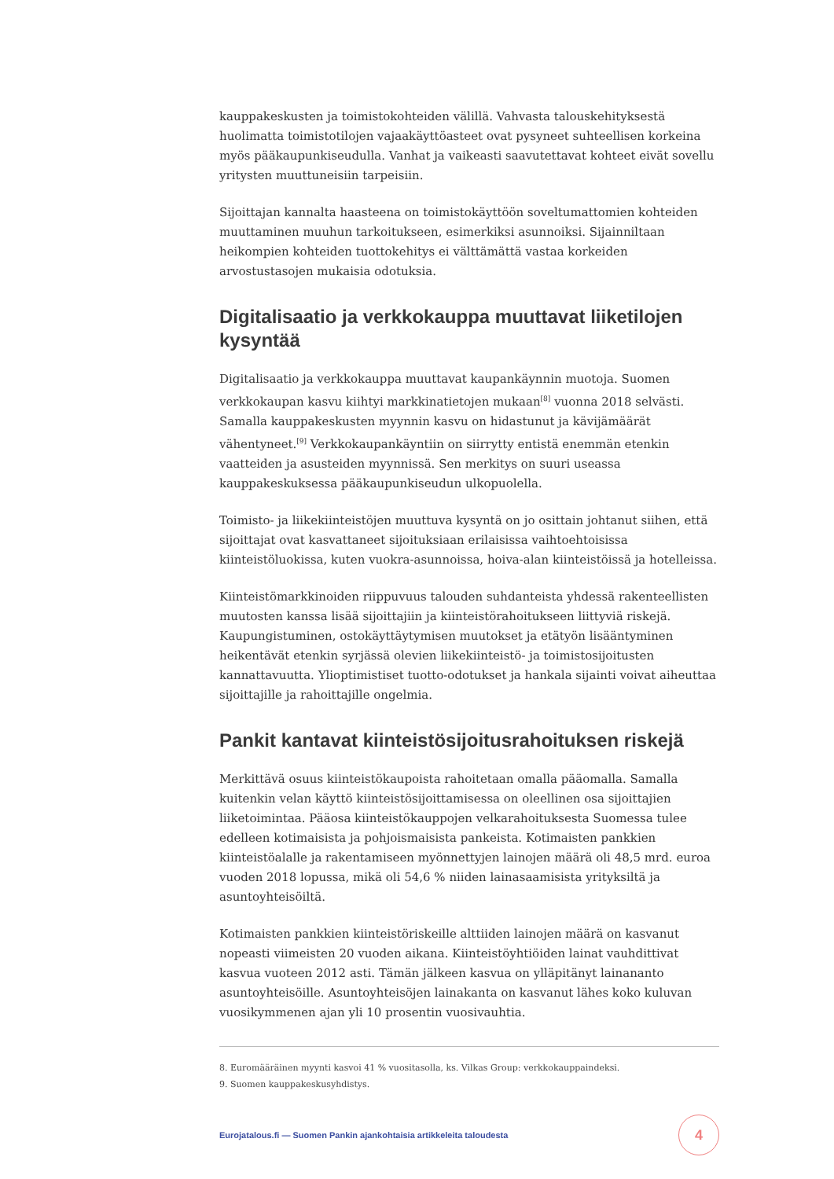kauppakeskusten ja toimistokohteiden välillä. Vahvasta talouskehityksestä huolimatta toimistotilojen vajaakäyttöasteet ovat pysyneet suhteellisen korkeina myös pääkaupunkiseudulla. Vanhat ja vaikeasti saavutettavat kohteet eivät sovellu yritysten muuttuneisiin tarpeisiin.
Sijoittajan kannalta haasteena on toimistokäyttöön soveltumattomien kohteiden muuttaminen muuhun tarkoitukseen, esimerkiksi asunnoiksi. Sijainniltaan heikompien kohteiden tuottokehitys ei välttämättä vastaa korkeiden arvostustasojen mukaisia odotuksia.
Digitalisaatio ja verkkokauppa muuttavat liiketilojen kysyntää
Digitalisaatio ja verkkokauppa muuttavat kaupankäynnin muotoja. Suomen verkkokaupan kasvu kiihtyi markkinatietojen mukaan<sup>[8]</sup> vuonna 2018 selvästi. Samalla kauppakeskusten myynnin kasvu on hidastunut ja kävijämäärät vähentyneet.<sup>[9]</sup> Verkkokaupankäyntiin on siirrytty entistä enemmän etenkin vaatteiden ja asusteiden myynnissä. Sen merkitys on suuri useassa kauppakeskuksessa pääkaupunkiseudun ulkopuolella.
Toimisto- ja liikekiinteistöjen muuttuva kysyntä on jo osittain johtanut siihen, että sijoittajat ovat kasvattaneet sijoituksiaan erilaisissa vaihtoehtoisissa kiinteistöluokissa, kuten vuokra-asunnoissa, hoiva-alan kiinteistöissä ja hotelleissa.
Kiinteistömarkkinoiden riippuvuus talouden suhdanteista yhdessä rakenteellisten muutosten kanssa lisää sijoittajiin ja kiinteistörahoitukseen liittyviä riskejä. Kaupungistuminen, ostokäyttäytymisen muutokset ja etätyön lisääntyminen heikentävät etenkin syrjässä olevien liikekiinteistö- ja toimistosijoitusten kannattavuutta. Ylioptimistiset tuotto-odotukset ja hankala sijainti voivat aiheuttaa sijoittajille ja rahoittajille ongelmia.
Pankit kantavat kiinteistösijoitusrahoituksen riskejä
Merkittävä osuus kiinteistökaupoista rahoitetaan omalla pääomalla. Samalla kuitenkin velan käyttö kiinteistösijoittamisessa on oleellinen osa sijoittajien liiketoimintaa. Pääosa kiinteistökauppojen velkarahoituksesta Suomessa tulee edelleen kotimaisista ja pohjoismaisista pankeista. Kotimaisten pankkien kiinteistöalalle ja rakentamiseen myönnettyjen lainojen määrä oli 48,5 mrd. euroa vuoden 2018 lopussa, mikä oli 54,6 % niiden lainasaamisista yrityksiltä ja asuntoyhteisöiltä.
Kotimaisten pankkien kiinteistöriskeille alttiiden lainojen määrä on kasvanut nopeasti viimeisten 20 vuoden aikana. Kiinteistöyhtiöiden lainat vauhdittivat kasvua vuoteen 2012 asti. Tämän jälkeen kasvua on ylläpitänyt lainananto asuntoyhteisöille. Asuntoyhteisöjen lainakanta on kasvanut lähes koko kuluvan vuosikymmenen ajan yli 10 prosentin vuosivauhtia.
8. Euromääräinen myynti kasvoi 41 % vuositasolla, ks. Vilkas Group: verkkokauppaindeksi.
9. Suomen kauppakeskusyhdistys.
Eurojatalous.fi — Suomen Pankin ajankohtaisia artikkeleita taloudesta 4